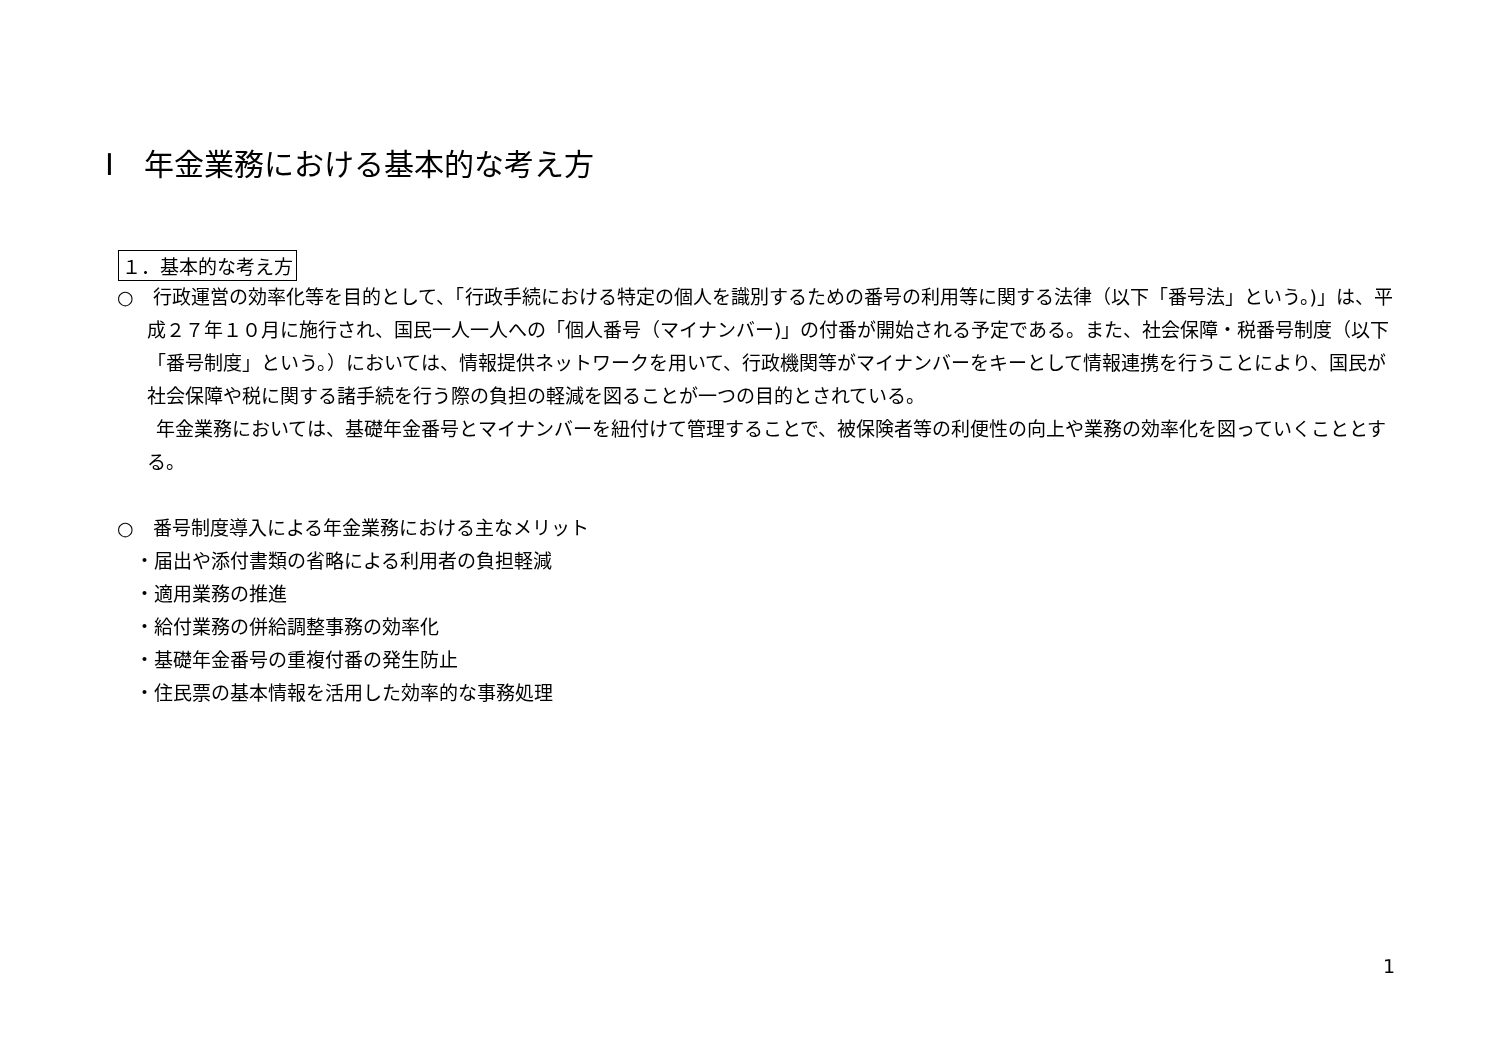Ⅰ　年金業務における基本的な考え方
１．基本的な考え方
○　行政運営の効率化等を目的として、「行政手続における特定の個人を識別するための番号の利用等に関する法律（以下「番号法」という。)」は、平成２７年１０月に施行され、国民一人一人への「個人番号（マイナンバー)」の付番が開始される予定である。また、社会保障・税番号制度（以下「番号制度」という。）においては、情報提供ネットワークを用いて、行政機関等がマイナンバーをキーとして情報連携を行うことにより、国民が社会保障や税に関する諸手続を行う際の負担の軽減を図ることが一つの目的とされている。
　年金業務においては、基礎年金番号とマイナンバーを紐付けて管理することで、被保険者等の利便性の向上や業務の効率化を図っていくこととする。
○　番号制度導入による年金業務における主なメリット
・届出や添付書類の省略による利用者の負担軽減
・適用業務の推進
・給付業務の併給調整事務の効率化
・基礎年金番号の重複付番の発生防止
・住民票の基本情報を活用した効率的な事務処理
1